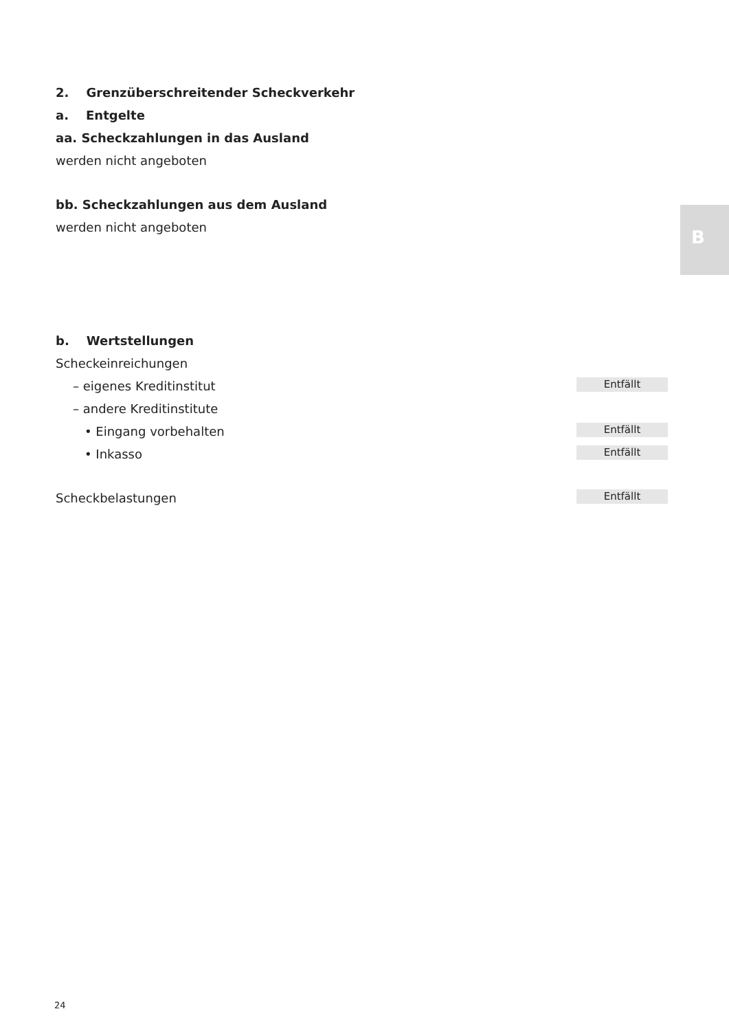B
2. Grenzüberschreitender Scheckverkehr
a. Entgelte
aa. Scheckzahlungen in das Ausland
werden nicht angeboten
bb. Scheckzahlungen aus dem Ausland
werden nicht angeboten
b. Wertstellungen
Scheckeinreichungen
– eigenes Kreditinstitut Entfällt
– andere Kreditinstitute
• Eingang vorbehalten Entfällt
• Inkasso Entfällt
Scheckbelastungen Entfällt
24